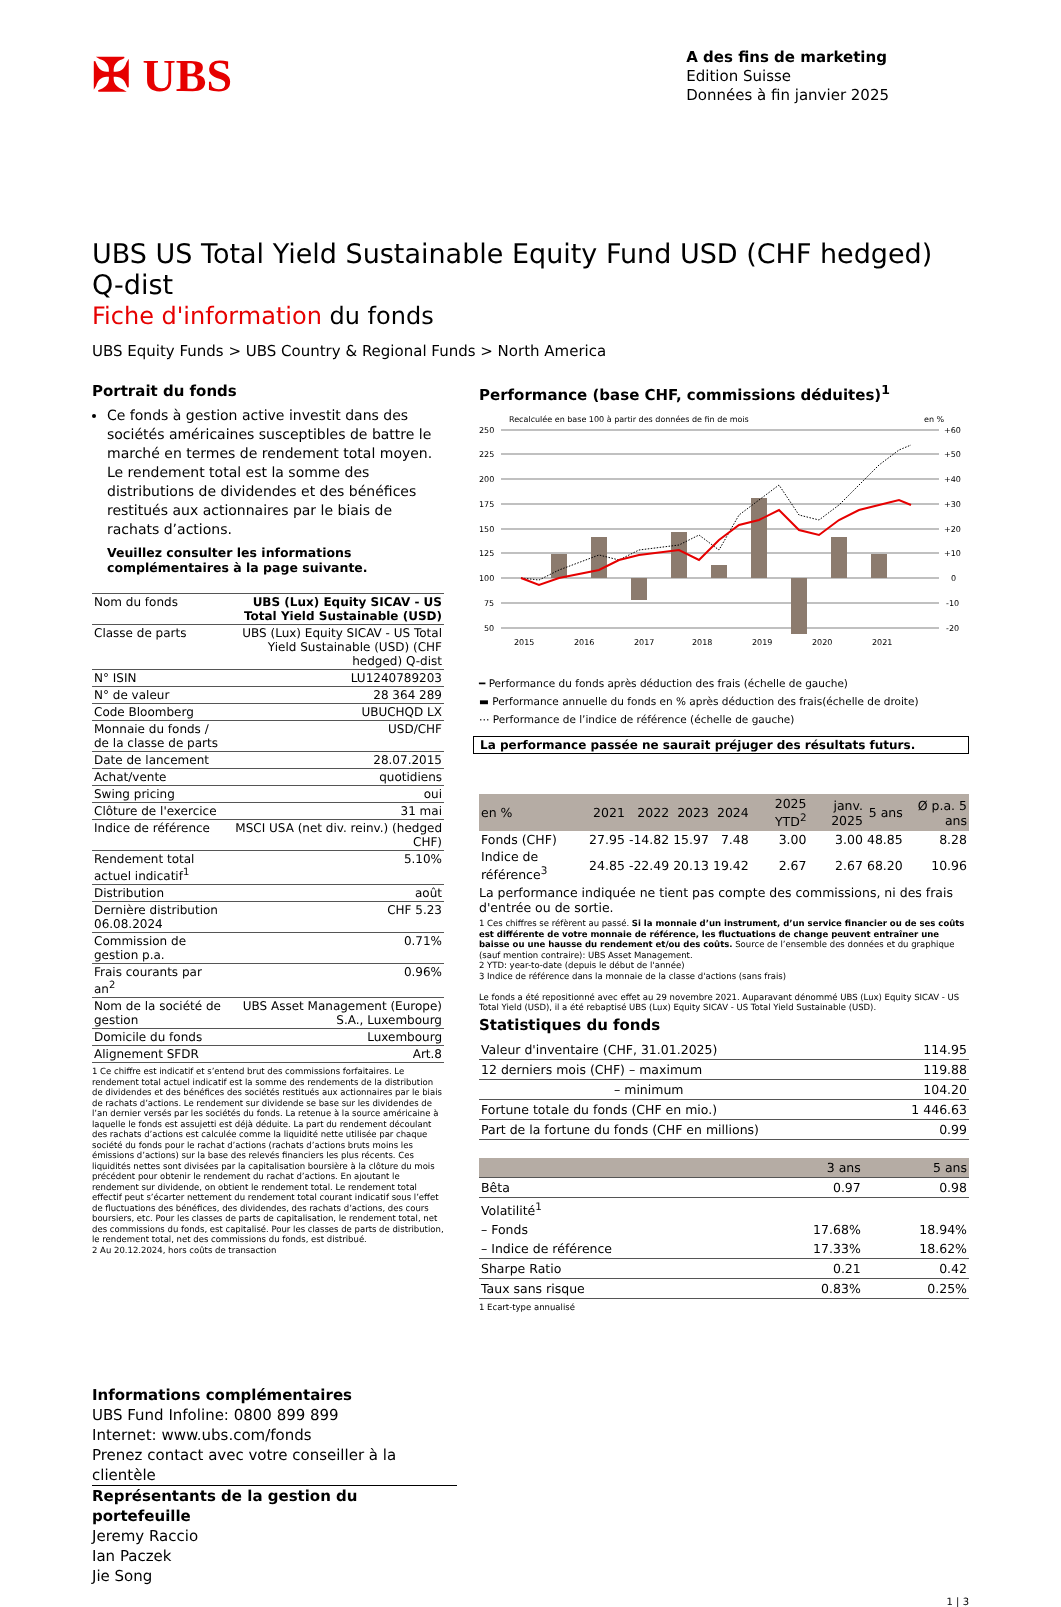✠ UBS
A des fins de marketing
Edition Suisse
Données à fin janvier 2025
UBS US Total Yield Sustainable Equity Fund USD (CHF hedged) Q-dist
Fiche d'information du fonds
UBS Equity Funds > UBS Country & Regional Funds > North America
Portrait du fonds
Ce fonds à gestion active investit dans des sociétés américaines susceptibles de battre le marché en termes de rendement total moyen. Le rendement total est la somme des distributions de dividendes et des bénéfices restitués aux actionnaires par le biais de rachats d’actions.
Veuillez consulter les informations complémentaires à la page suivante.
| Nom du fonds | UBS (Lux) Equity SICAV - US Total Yield Sustainable (USD) |
| Classe de parts | UBS (Lux) Equity SICAV - US Total Yield Sustainable (USD) (CHF hedged) Q-dist |
| N° ISIN | LU1240789203 |
| N° de valeur | 28 364 289 |
| Code Bloomberg | UBUCHQD LX |
| Monnaie du fonds / de la classe de parts | USD/CHF |
| Date de lancement | 28.07.2015 |
| Achat/vente | quotidiens |
| Swing pricing | oui |
| Clôture de l'exercice | 31 mai |
| Indice de référence | MSCI USA (net div. reinv.) (hedged CHF) |
| Rendement total actuel indicatif<sup>1</sup> | 5.10% |
| Distribution | août |
| Dernière distribution 06.08.2024 | CHF 5.23 |
| Commission de gestion p.a. | 0.71% |
| Frais courants par an<sup>2</sup> | 0.96% |
| Nom de la société de gestion | UBS Asset Management (Europe) S.A., Luxembourg |
| Domicile du fonds | Luxembourg |
| Alignement SFDR | Art.8 |
1 Ce chiffre est indicatif et s’entend brut des commissions forfaitaires. Le rendement total actuel indicatif est la somme des rendements de la distribution de dividendes et des bénéfices des sociétés restitués aux actionnaires par le biais de rachats d’actions. Le rendement sur dividende se base sur les dividendes de l’an dernier versés par les sociétés du fonds. La retenue à la source américaine à laquelle le fonds est assujetti est déjà déduite. La part du rendement découlant des rachats d’actions est calculée comme la liquidité nette utilisée par chaque société du fonds pour le rachat d’actions (rachats d’actions bruts moins les émissions d’actions) sur la base des relevés financiers les plus récents. Ces liquidités nettes sont divisées par la capitalisation boursière à la clôture du mois précédent pour obtenir le rendement du rachat d’actions. En ajoutant le rendement sur dividende, on obtient le rendement total. Le rendement total effectif peut s’écarter nettement du rendement total courant indicatif sous l’effet de fluctuations des bénéfices, des dividendes, des rachats d’actions, des cours boursiers, etc. Pour les classes de parts de capitalisation, le rendement total, net des commissions du fonds, est capitalisé. Pour les classes de parts de distribution, le rendement total, net des commissions du fonds, est distribué.
2 Au 20.12.2024, hors coûts de transaction
Performance (base CHF, commissions déduites)<sup>1</sup>
Recalculée en base 100 à partir des données de fin de mois
en %
250
225
200
175
150
125
100
75
50
+60
+50
+40
+30
+20
+10
0
-10
-20
2015
2016
2017
2018
2019
2020
2021
━ Performance du fonds après déduction des frais (échelle de gauche)
▬ Performance annuelle du fonds en % après déduction des frais(échelle de droite)
⋯ Performance de l’indice de référence (échelle de gauche)
La performance passée ne saurait préjuger des résultats futurs.
| en % | 2021 | 2022 | 2023 | 2024 | 2025 YTD<sup>2</sup> | janv. 2025 | 5 ans | Ø p.a. 5 ans |
| --- | --- | --- | --- | --- | --- | --- | --- | --- |
| Fonds (CHF) | 27.95 | -14.82 | 15.97 | 7.48 | 3.00 | 3.00 | 48.85 | 8.28 |
| Indice de référence<sup>3</sup> | 24.85 | -22.49 | 20.13 | 19.42 | 2.67 | 2.67 | 68.20 | 10.96 |
La performance indiquée ne tient pas compte des commissions, ni des frais d'entrée ou de sortie.
1 Ces chiffres se réfèrent au passé. Si la monnaie d’un instrument, d’un service financier ou de ses coûts est différente de votre monnaie de référence, les fluctuations de change peuvent entraîner une baisse ou une hausse du rendement et/ou des coûts. Source de l’ensemble des données et du graphique (sauf mention contraire): UBS Asset Management.
2 YTD: year-to-date (depuis le début de l'année)
3 Indice de référence dans la monnaie de la classe d'actions (sans frais)
Le fonds a été repositionné avec effet au 29 novembre 2021. Auparavant dénommé UBS (Lux) Equity SICAV - US Total Yield (USD), il a été rebaptisé UBS (Lux) Equity SICAV - US Total Yield Sustainable (USD).
Statistiques du fonds
| Valeur d'inventaire (CHF, 31.01.2025) | 114.95 |
| 12 derniers mois (CHF) – maximum | 119.88 |
| – minimum | 104.20 |
| Fortune totale du fonds (CHF en mio.) | 1 446.63 |
| Part de la fortune du fonds (CHF en millions) | 0.99 |
| | 3 ans | 5 ans |
| Bêta | 0.97 | 0.98 |
| Volatilité<sup>1</sup> | | |
| – Fonds | 17.68% | 18.94% |
| – Indice de référence | 17.33% | 18.62% |
| Sharpe Ratio | 0.21 | 0.42 |
| Taux sans risque | 0.83% | 0.25% |
1 Ecart-type annualisé
Informations complémentaires
UBS Fund Infoline: 0800 899 899
Internet: www.ubs.com/fonds
Prenez contact avec votre conseiller à la clientèle
Représentants de la gestion du portefeuille
Jeremy Raccio
Ian Paczek
Jie Song
1 | 3